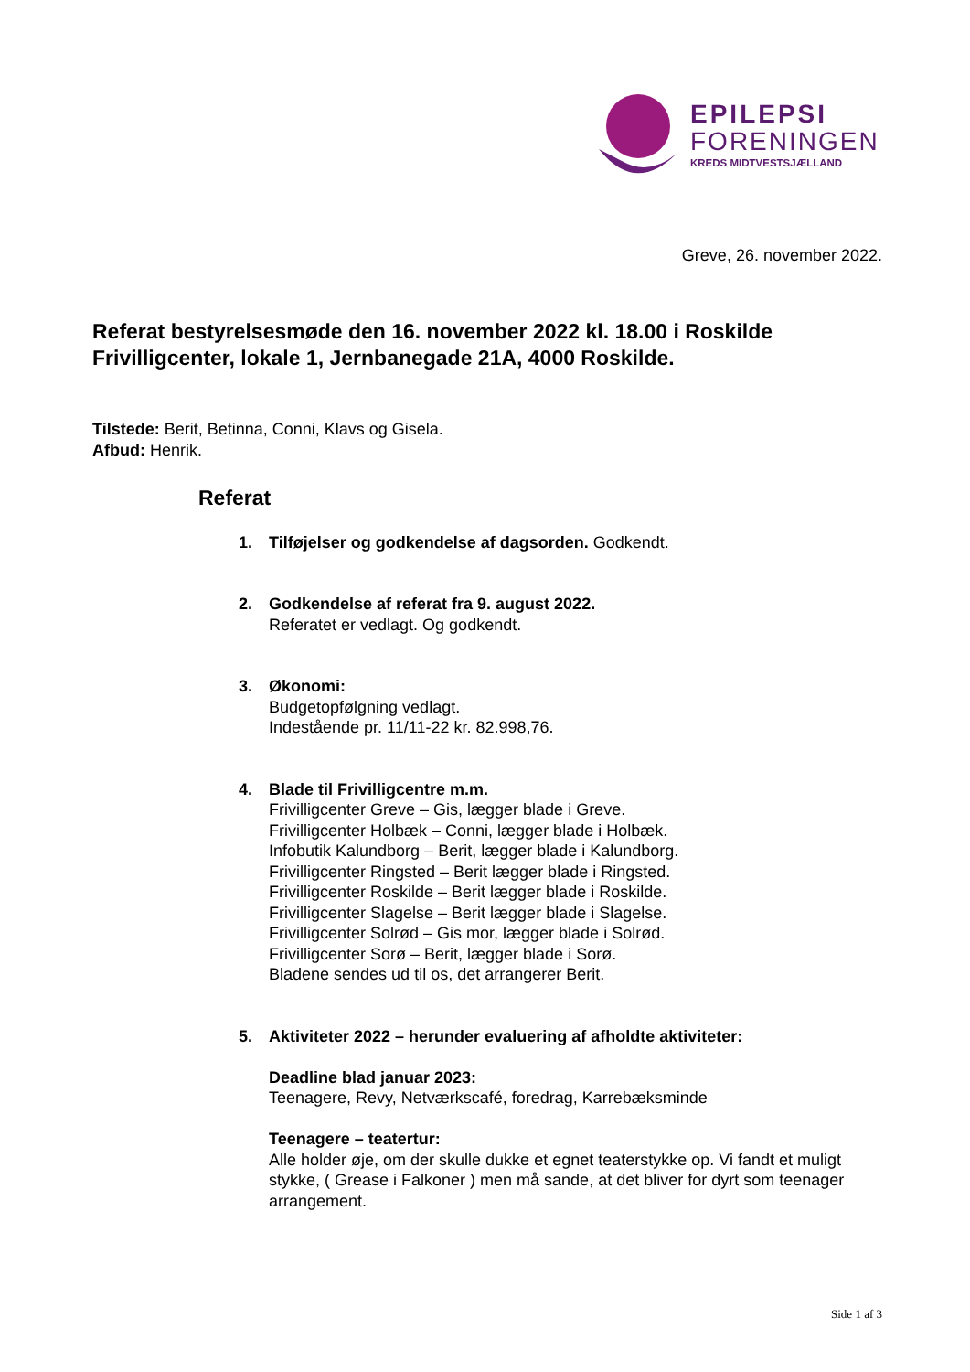EPILEPSI
FORENINGEN
KREDS MIDTVESTSJÆLLAND
Greve, 26. november 2022.
Referat bestyrelsesmøde den 16. november 2022 kl. 18.00 i Roskilde Frivilligcenter, lokale 1, Jernbanegade 21A, 4000 Roskilde.
Tilstede: Berit, Betinna, Conni, Klavs og Gisela.
Afbud: Henrik.
Referat
1. Tilføjelser og godkendelse af dagsorden. Godkendt.
2. Godkendelse af referat fra 9. august 2022.
Referatet er vedlagt. Og godkendt.
3. Økonomi:
Budgetopfølgning vedlagt.
Indestående pr. 11/11-22 kr. 82.998,76.
4. Blade til Frivilligcentre m.m.
Frivilligcenter Greve – Gis, lægger blade i Greve.
Frivilligcenter Holbæk – Conni, lægger blade i Holbæk.
Infobutik Kalundborg – Berit, lægger blade i Kalundborg.
Frivilligcenter Ringsted – Berit lægger blade i Ringsted.
Frivilligcenter Roskilde – Berit lægger blade i Roskilde.
Frivilligcenter Slagelse – Berit lægger blade i Slagelse.
Frivilligcenter Solrød – Gis mor, lægger blade i Solrød.
Frivilligcenter Sorø – Berit, lægger blade i Sorø.
Bladene sendes ud til os, det arrangerer Berit.
5. Aktiviteter 2022 – herunder evaluering af afholdte aktiviteter:
Deadline blad januar 2023:
Teenagere, Revy, Netværkscafé, foredrag, Karrebæksminde
Teenagere – teatertur:
Alle holder øje, om der skulle dukke et egnet teaterstykke op. Vi fandt et muligt stykke, ( Grease i Falkoner ) men må sande, at det bliver for dyrt som teenager arrangement.
Side 1 af 3